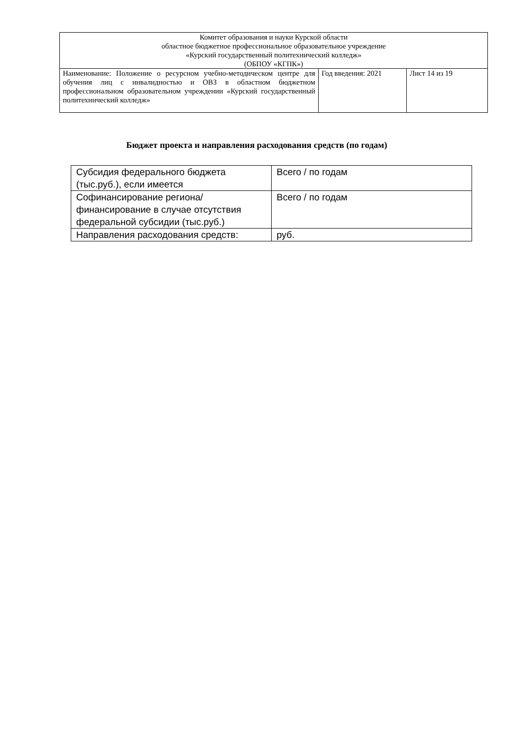| Комитет образования и науки Курской области областное бюджетное профессиональное образовательное учреждение «Курский государственный политехнический колледж» (ОБПОУ «КГПК») | | |
| Наименование: Положение о ресурсном учебно-методическом центре для обучения лиц с инвалидностью и ОВЗ в областном бюджетном профессиональном образовательном учреждении «Курский государственный политехнический колледж» | Год введения: 2021 | Лист 14 из 19 |
Бюджет проекта и направления расходования средств (по годам)
| Субсидия федерального бюджета (тыс.руб.), если имеется | Всего / по годам |
| Софинансирование региона/финансирование в случае отсутствия федеральной субсидии (тыс.руб.) | Всего / по годам |
| Направления расходования средств: | руб. |